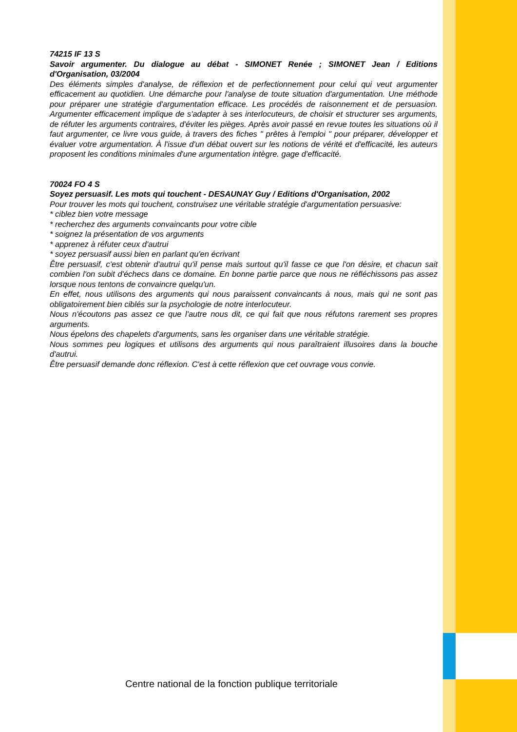74215 IF 13 S
Savoir argumenter. Du dialogue au débat - SIMONET Renée ; SIMONET Jean / Editions d'Organisation, 03/2004
Des éléments simples d'analyse, de réflexion et de perfectionnement pour celui qui veut argumenter efficacement au quotidien. Une démarche pour l'analyse de toute situation d'argumentation. Une méthode pour préparer une stratégie d'argumentation efficace. Les procédés de raisonnement et de persuasion. Argumenter efficacement implique de s'adapter à ses interlocuteurs, de choisir et structurer ses arguments, de réfuter les arguments contraires, d'éviter les pièges. Après avoir passé en revue toutes les situations où il faut argumenter, ce livre vous guide, à travers des fiches " prêtes à l'emploi " pour préparer, développer et évaluer votre argumentation. À l'issue d'un débat ouvert sur les notions de vérité et d'efficacité, les auteurs proposent les conditions minimales d'une argumentation intègre. gage d'efficacité.
70024 FO 4 S
Soyez persuasif. Les mots qui touchent - DESAUNAY Guy / Editions d'Organisation, 2002
Pour trouver les mots qui touchent, construisez une véritable stratégie d'argumentation persuasive:
* ciblez bien votre message
* recherchez des arguments convaincants pour votre cible
* soignez la présentation de vos arguments
* apprenez à réfuter ceux d'autrui
* soyez persuasif aussi bien en parlant qu'en écrivant
Être persuasif, c'est obtenir d'autrui qu'il pense mais surtout qu'il fasse ce que l'on désire, et chacun sait combien l'on subit d'échecs dans ce domaine. En bonne partie parce que nous ne réfléchissons pas assez lorsque nous tentons de convaincre quelqu'un.
En effet, nous utilisons des arguments qui nous paraissent convaincants à nous, mais qui ne sont pas obligatoirement bien ciblés sur la psychologie de notre interlocuteur.
Nous n'écoutons pas assez ce que l'autre nous dit, ce qui fait que nous réfutons rarement ses propres arguments.
Nous épelons des chapelets d'arguments, sans les organiser dans une véritable stratégie.
Nous sommes peu logiques et utilisons des arguments qui nous paraîtraient illusoires dans la bouche d'autrui.
Être persuasif demande donc réflexion. C'est à cette réflexion que cet ouvrage vous convie.
Centre national de la fonction publique territoriale